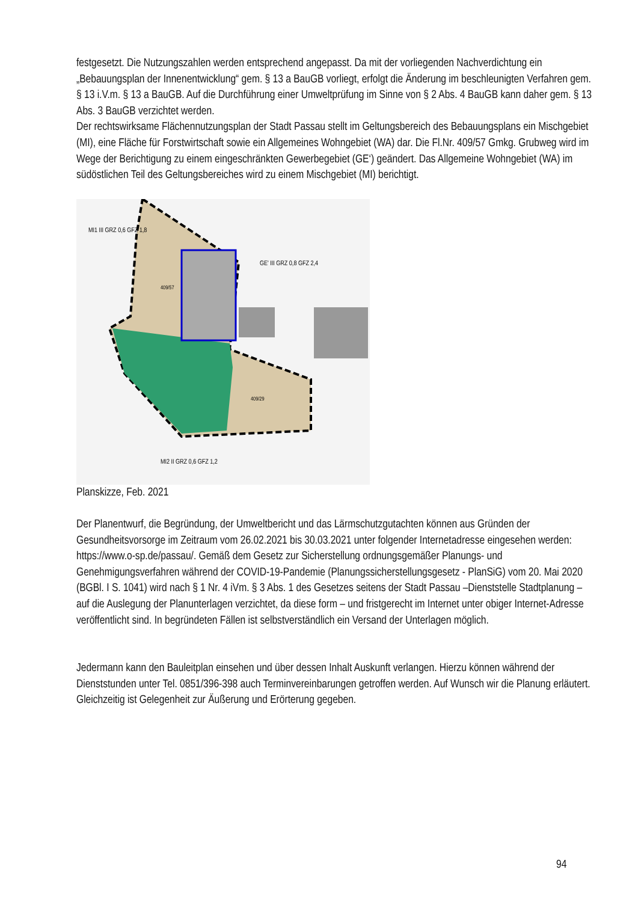festgesetzt. Die Nutzungszahlen werden entsprechend angepasst. Da mit der vorliegenden Nachverdichtung ein „Bebauungsplan der Innenentwicklung“ gem. § 13 a BauGB vorliegt, erfolgt die Änderung im beschleunigten Verfahren gem. § 13 i.V.m. § 13 a BauGB. Auf die Durchführung einer Umweltprüfung im Sinne von § 2 Abs. 4 BauGB kann daher gem. § 13 Abs. 3 BauGB verzichtet werden.
Der rechtswirksame Flächennutzungsplan der Stadt Passau stellt im Geltungsbereich des Bebauungsplans ein Mischgebiet (MI), eine Fläche für Forstwirtschaft sowie ein Allgemeines Wohngebiet (WA) dar. Die Fl.Nr. 409/57 Gmkg. Grubweg wird im Wege der Berichtigung zu einem eingeschränkten Gewerbegebiet (GE‘) geändert. Das Allgemeine Wohngebiet (WA) im südöstlichen Teil des Geltungsbereiches wird zu einem Mischgebiet (MI) berichtigt.
MI1 III GRZ 0,6 GFZ 1,8
GE' III GRZ 0,8 GFZ 2,4
409/57
409/29
MI2 II GRZ 0,6 GFZ 1,2
Planskizze, Feb. 2021
Der Planentwurf, die Begründung, der Umweltbericht und das Lärmschutzgutachten können aus Gründen der Gesundheitsvorsorge im Zeitraum vom 26.02.2021 bis 30.03.2021 unter folgender Internetadresse eingesehen werden: https://www.o-sp.de/passau/. Gemäß dem Gesetz zur Sicherstellung ordnungsgemäßer Planungs- und Genehmigungsverfahren während der COVID-19-Pandemie (Planungssicherstellungsgesetz - PlanSiG) vom 20. Mai 2020 (BGBl. I S. 1041) wird nach § 1 Nr. 4 iVm. § 3 Abs. 1 des Gesetzes seitens der Stadt Passau –Dienststelle Stadtplanung – auf die Auslegung der Planunterlagen verzichtet, da diese form – und fristgerecht im Internet unter obiger Internet-Adresse veröffentlicht sind. In begründeten Fällen ist selbstverständlich ein Versand der Unterlagen möglich.
Jedermann kann den Bauleitplan einsehen und über dessen Inhalt Auskunft verlangen. Hierzu können während der Dienststunden unter Tel. 0851/396-398 auch Terminvereinbarungen getroffen werden. Auf Wunsch wir die Planung erläutert. Gleichzeitig ist Gelegenheit zur Äußerung und Erörterung gegeben.
94